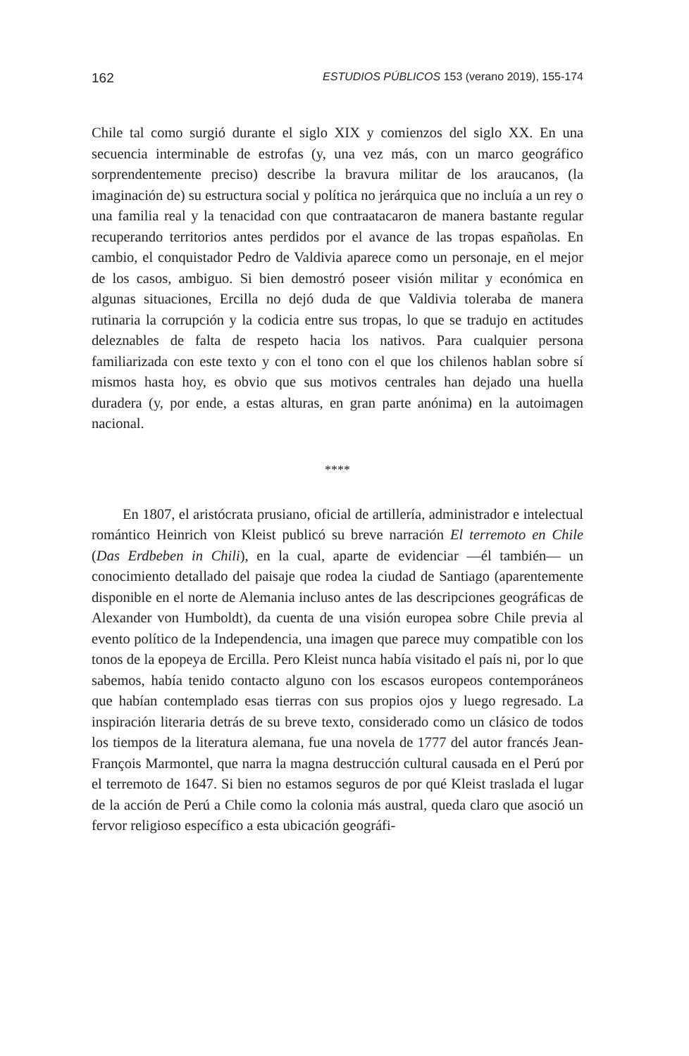162 ESTUDIOS PÚBLICOS 153 (verano 2019), 155-174
Chile tal como surgió durante el siglo XIX y comienzos del siglo XX. En una secuencia interminable de estrofas (y, una vez más, con un marco geográfico sorprendentemente preciso) describe la bravura militar de los araucanos, (la imaginación de) su estructura social y política no jerárquica que no incluía a un rey o una familia real y la tenacidad con que contraatacaron de manera bastante regular recuperando territorios antes perdidos por el avance de las tropas españolas. En cambio, el conquistador Pedro de Valdivia aparece como un personaje, en el mejor de los casos, ambiguo. Si bien demostró poseer visión militar y económica en algunas situaciones, Ercilla no dejó duda de que Valdivia toleraba de manera rutinaria la corrupción y la codicia entre sus tropas, lo que se tradujo en actitudes deleznables de falta de respeto hacia los nativos. Para cualquier persona familiarizada con este texto y con el tono con el que los chilenos hablan sobre sí mismos hasta hoy, es obvio que sus motivos centrales han dejado una huella duradera (y, por ende, a estas alturas, en gran parte anónima) en la autoimagen nacional.
****
En 1807, el aristócrata prusiano, oficial de artillería, administrador e intelectual romántico Heinrich von Kleist publicó su breve narración El terremoto en Chile (Das Erdbeben in Chili), en la cual, aparte de evidenciar —él también— un conocimiento detallado del paisaje que rodea la ciudad de Santiago (aparentemente disponible en el norte de Alemania incluso antes de las descripciones geográficas de Alexander von Humboldt), da cuenta de una visión europea sobre Chile previa al evento político de la Independencia, una imagen que parece muy compatible con los tonos de la epopeya de Ercilla. Pero Kleist nunca había visitado el país ni, por lo que sabemos, había tenido contacto alguno con los escasos europeos contemporáneos que habían contemplado esas tierras con sus propios ojos y luego regresado. La inspiración literaria detrás de su breve texto, considerado como un clásico de todos los tiempos de la literatura alemana, fue una novela de 1777 del autor francés Jean-François Marmontel, que narra la magna destrucción cultural causada en el Perú por el terremoto de 1647. Si bien no estamos seguros de por qué Kleist traslada el lugar de la acción de Perú a Chile como la colonia más austral, queda claro que asoció un fervor religioso específico a esta ubicación geográfi-